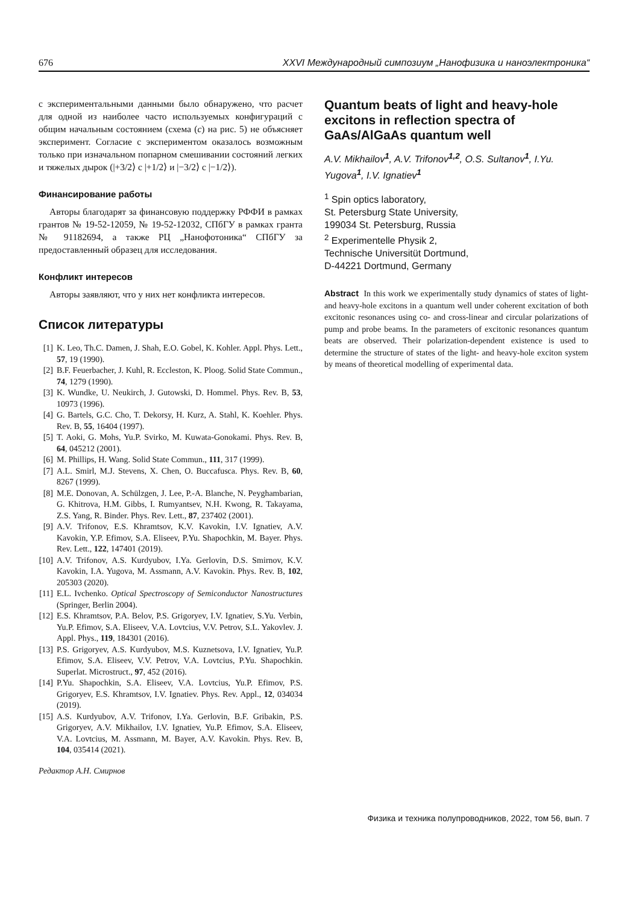676 XXVI Международный симпозиум „Нанофизика и наноэлектроника“
с экспериментальными данными было обнаружено, что расчет для одной из наиболее часто используемых конфигураций с общим начальным состоянием (схема (c) на рис. 5) не объясняет эксперимент. Согласие с экспериментом оказалось возможным только при изначальном попарном смешивании состояний легких и тяжелых дырок (|+3/2⟩ с |+1/2⟩ и |−3/2⟩ с |−1/2⟩).
Финансирование работы
Авторы благодарят за финансовую поддержку РФФИ в рамках грантов № 19-52-12059, № 19-52-12032, СПбГУ в рамках гранта № 91182694, а также РЦ „Нанофотоника“ СПбГУ за предоставленный образец для исследования.
Конфликт интересов
Авторы заявляют, что у них нет конфликта интересов.
Список литературы
[1] K. Leo, Th.C. Damen, J. Shah, E.O. Gobel, K. Kohler. Appl. Phys. Lett., 57, 19 (1990).
[2] B.F. Feuerbacher, J. Kuhl, R. Eccleston, K. Ploog. Solid State Commun., 74, 1279 (1990).
[3] K. Wundke, U. Neukirch, J. Gutowski, D. Hommel. Phys. Rev. B, 53, 10973 (1996).
[4] G. Bartels, G.C. Cho, T. Dekorsy, H. Kurz, A. Stahl, K. Koehler. Phys. Rev. B, 55, 16404 (1997).
[5] T. Aoki, G. Mohs, Yu.P. Svirko, M. Kuwata-Gonokami. Phys. Rev. B, 64, 045212 (2001).
[6] M. Phillips, H. Wang. Solid State Commun., 111, 317 (1999).
[7] A.L. Smirl, M.J. Stevens, X. Chen, O. Buccafusca. Phys. Rev. B, 60, 8267 (1999).
[8] M.E. Donovan, A. Schülzgen, J. Lee, P.-A. Blanche, N. Peyghambarian, G. Khitrova, H.M. Gibbs, I. Rumyantsev, N.H. Kwong, R. Takayama, Z.S. Yang, R. Binder. Phys. Rev. Lett., 87, 237402 (2001).
[9] A.V. Trifonov, E.S. Khramtsov, K.V. Kavokin, I.V. Ignatiev, A.V. Kavokin, Y.P. Efimov, S.A. Eliseev, P.Yu. Shapochkin, M. Bayer. Phys. Rev. Lett., 122, 147401 (2019).
[10] A.V. Trifonov, A.S. Kurdyubov, I.Ya. Gerlovin, D.S. Smirnov, K.V. Kavokin, I.A. Yugova, M. Assmann, A.V. Kavokin. Phys. Rev. B, 102, 205303 (2020).
[11] E.L. Ivchenko. Optical Spectroscopy of Semiconductor Nanostructures (Springer, Berlin 2004).
[12] E.S. Khramtsov, P.A. Belov, P.S. Grigoryev, I.V. Ignatiev, S.Yu. Verbin, Yu.P. Efimov, S.A. Eliseev, V.A. Lovtcius, V.V. Petrov, S.L. Yakovlev. J. Appl. Phys., 119, 184301 (2016).
[13] P.S. Grigoryev, A.S. Kurdyubov, M.S. Kuznetsova, I.V. Ignatiev, Yu.P. Efimov, S.A. Eliseev, V.V. Petrov, V.A. Lovtcius, P.Yu. Shapochkin. Superlat. Microstruct., 97, 452 (2016).
[14] P.Yu. Shapochkin, S.A. Eliseev, V.A. Lovtcius, Yu.P. Efimov, P.S. Grigoryev, E.S. Khramtsov, I.V. Ignatiev. Phys. Rev. Appl., 12, 034034 (2019).
[15] A.S. Kurdyubov, A.V. Trifonov, I.Ya. Gerlovin, B.F. Gribakin, P.S. Grigoryev, A.V. Mikhailov, I.V. Ignatiev, Yu.P. Efimov, S.A. Eliseev, V.A. Lovtcius, M. Assmann, M. Bayer, A.V. Kavokin. Phys. Rev. B, 104, 035414 (2021).
Редактор А.Н. Смирнов
Quantum beats of light and heavy-hole excitons in reflection spectra of GaAs/AlGaAs quantum well
A.V. Mikhailov<sup>1</sup>, A.V. Trifonov<sup>1,2</sup>, O.S. Sultanov<sup>1</sup>, I.Yu. Yugova<sup>1</sup>, I.V. Ignatiev<sup>1</sup>
<sup>1</sup> Spin optics laboratory,
St. Petersburg State University,
199034 St. Petersburg, Russia
<sup>2</sup> Experimentelle Physik 2,
Technische Universitüt Dortmund,
D-44221 Dortmund, Germany
Abstract In this work we experimentally study dynamics of states of light- and heavy-hole excitons in a quantum well under coherent excitation of both excitonic resonances using co- and cross-linear and circular polarizations of pump and probe beams. In the parameters of excitonic resonances quantum beats are observed. Their polarization-dependent existence is used to determine the structure of states of the light- and heavy-hole exciton system by means of theoretical modelling of experimental data.
Физика и техника полупроводников, 2022, том 56, вып. 7